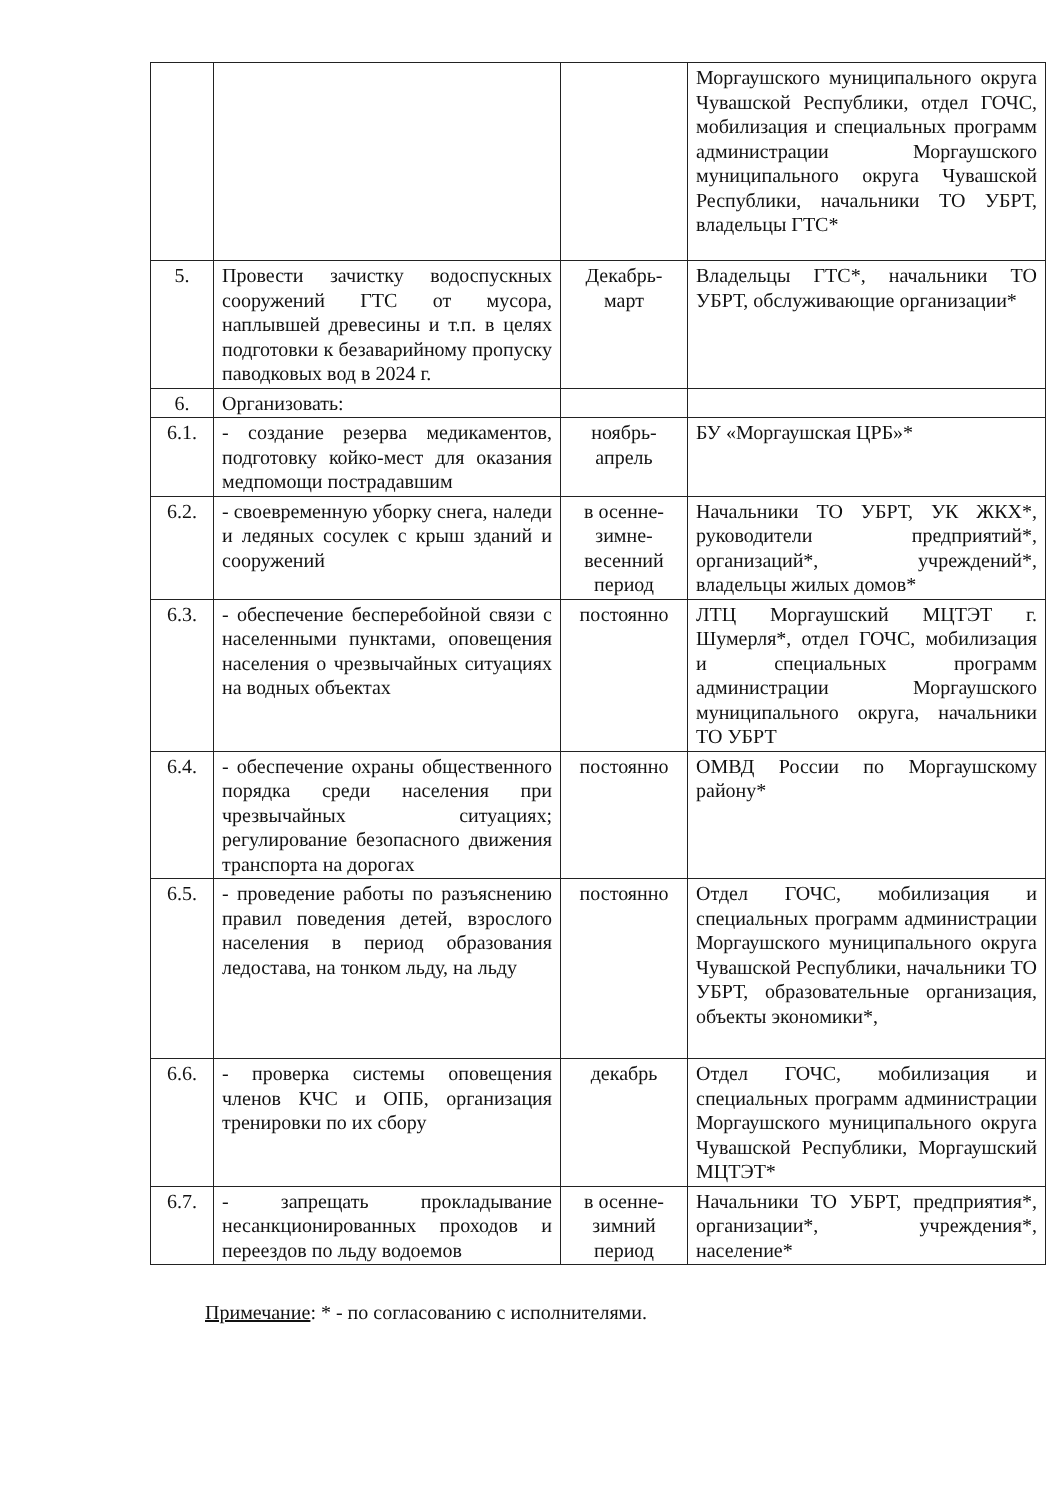| | | | Моргаушского муниципального округа Чувашской Республики, отдел ГОЧС, мобилизация и специальных программ администрации Моргаушского муниципального округа Чувашской Республики, начальники ТО УБРТ, владельцы ГТС* |
| 5. | Провести зачистку водоспускных сооружений ГТС от мусора, наплывшей древесины и т.п. в целях подготовки к безаварийному пропуску паводковых вод в 2024 г. | Декабрь-март | Владельцы ГТС*, начальники ТО УБРТ, обслуживающие организации* |
| 6. | Организовать: | | |
| 6.1. | - создание резерва медикаментов, подготовку койко-мест для оказания медпомощи пострадавшим | ноябрь-апрель | БУ «Моргаушская ЦРБ»* |
| 6.2. | - своевременную уборку снега, наледи и ледяных сосулек с крыш зданий и сооружений | в осенне-зимне-весенний период | Начальники ТО УБРТ, УК ЖКХ*, руководители предприятий*, организаций*, учреждений*, владельцы жилых домов* |
| 6.3. | - обеспечение бесперебойной связи с населенными пунктами, оповещения населения о чрезвычайных ситуациях на водных объектах | постоянно | ЛТЦ Моргаушский МЦТЭТ г. Шумерля*, отдел ГОЧС, мобилизация и специальных программ администрации Моргаушского муниципального округа, начальники ТО УБРТ |
| 6.4. | - обеспечение охраны общественного порядка среди населения при чрезвычайных ситуациях; регулирование безопасного движения транспорта на дорогах | постоянно | ОМВД России по Моргаушскому району* |
| 6.5. | - проведение работы по разъяснению правил поведения детей, взрослого населения в период образования ледостава, на тонком льду, на льду | постоянно | Отдел ГОЧС, мобилизация и специальных программ администрации Моргаушского муниципального округа Чувашской Республики, начальники ТО УБРТ, образовательные организация, объекты экономики*, |
| 6.6. | - проверка системы оповещения членов КЧС и ОПБ, организация тренировки по их сбору | декабрь | Отдел ГОЧС, мобилизация и специальных программ администрации Моргаушского муниципального округа Чувашской Республики, Моргаушский МЦТЭТ* |
| 6.7. | - запрещать прокладывание несанкционированных проходов и переездов по льду водоемов | в осенне-зимний период | Начальники ТО УБРТ, предприятия*, организации*, учреждения*, население* |
Примечание: * - по согласованию с исполнителями.